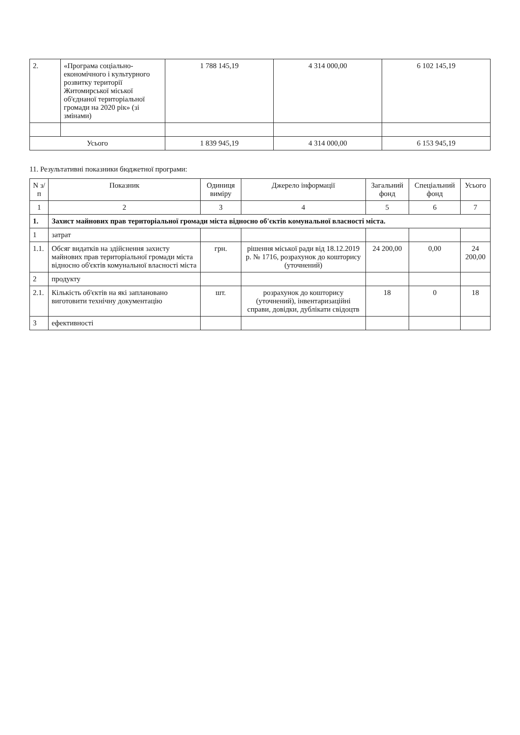| 2. | «Програма соціально-економічного і культурного розвитку території Житомирської міської об'єднаної територіальної громади на 2020 рік» (зі змінами) | 1 788 145,19 | 4 314 000,00 | 6 102 145,19 |
| Усього | | 1 839 945,19 | 4 314 000,00 | 6 153 945,19 |
11. Результативні показники бюджетної програми:
| N з/п | Показник | Одиниця виміру | Джерело інформації | Загальний фонд | Спеціальний фонд | Усього |
| --- | --- | --- | --- | --- | --- | --- |
| 1 | 2 | 3 | 4 | 5 | 6 | 7 |
| 1. | Захист майнових прав територіальної громади міста відносно об'єктів комунальної власності міста. | | | | | |
| 1 | затрат | | | | | |
| 1.1. | Обсяг видатків на здійснення захисту майнових прав територіальної громади міста відносно об'єктів комунальної власності міста | грн. | рішення міської ради від 18.12.2019 р. № 1716, розрахунок до кошторису (уточнений) | 24 200,00 | 0,00 | 24 200,00 |
| 2 | продукту | | | | | |
| 2.1. | Кількість об'єктів на які заплановано виготовити технічну документацію | шт. | розрахунок до кошторису (уточнений), інвентаризаційні справи, довідки, дублікати свідоцтв | 18 | 0 | 18 |
| 3 | ефективності | | | | | |